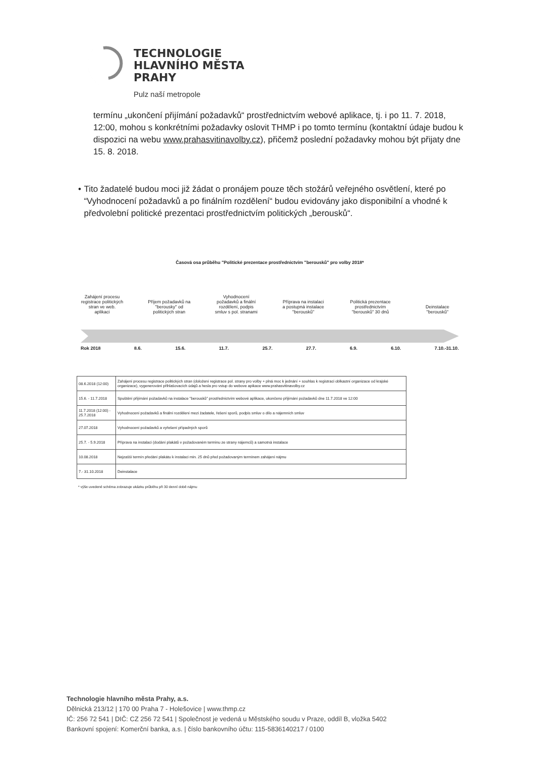TECHNOLOGIE
HLAVNÍHO MĚSTA
PRAHY
Pulz naší metropole
termínu „ukončení přijímání požadavků“ prostřednictvím webové aplikace, tj. i po 11. 7. 2018, 12:00, mohou s konkrétními požadavky oslovit THMP i po tomto termínu (kontaktní údaje budou k dispozici na webu www.prahasvitinavolby.cz), přičemž poslední požadavky mohou být přijaty dne 15. 8. 2018.
• Tito žadatelé budou moci již žádat o pronájem pouze těch stožárů veřejného osvětlení, které po “Vyhodnocení požadavků a po finálním rozdělení“ budou evidovány jako disponibilní a vhodné k předvolební politické prezentaci prostřednictvím politických „berousků“.
Časová osa průběhu "Politické prezentace prostřednictvím "berousků" pro volby 2018*
Zahájení procesu registrace politických stran ve web. aplikaci
Příjem požadavků na "berousky" od politických stran
Vyhodnocení požadavků a finální rozdělení, podpis smluv s pol. stranami
Příprava na instalaci a postupná instalace "berousků"
Politická prezentace prostřednictvím "berousků" 30 dnů
Deinstalace "berousků"
Rok 2018 8.6. 15.6. 11.7. 25.7. 27.7. 6.9. 6.10. 7.10.-31.10.
| 08.6.2018 (12:00) | Zahájení procesu registrace politických stran (doložení registrace pol. strany pro volby + plná moc k jednání + souhlas k registraci oblkastní organizace od krajské organizace), vygenerování přihlašovacích údajů a hesla pro vstup do webove apikace www.prahasvitinavolby.cz |
| 15.6. - 11.7.2018 | Spuštění přijímání požadavků na instalace "berousků" prostřednictvím webové aplikace, ukončeno přijímání požadavků dne 11.7.2018 ve 12:00 |
| 11.7.2018 (12:00) - 25.7.2018 | Vyhodnocení požadavků a finální rozdělení mezi žadatele, řešení sporů, podpis smluv o dílo a nájemních smluv |
| 27.07.2018 | Vyhodnocení požadavků a vyřešení případných sporů |
| 25.7. - 5.9.2018 | Příprava na instalaci (dodání plakátů v požadovaném terminu ze strany nájemců) a samotná instalace |
| 10.08.2018 | Nejzašší termín předání plakátu k instalaci min. 25 dnů před požadovaným termínem zahájení nájmu |
| 7.- 31.10.2018 | Deinstalace |
* výše uvedené schéma zobrazuje ukázku průběhu při 30 denní době nájmu
Technologie hlavního města Prahy, a.s.
Dělnická 213/12 | 170 00 Praha 7 - Holešovice | www.thmp.cz
IČ: 256 72 541 | DIČ: CZ 256 72 541 | Společnost je vedená u Městského soudu v Praze, oddíl B, vložka 5402
Bankovní spojení: Komerční banka, a.s. | číslo bankovního účtu: 115-5836140217 / 0100